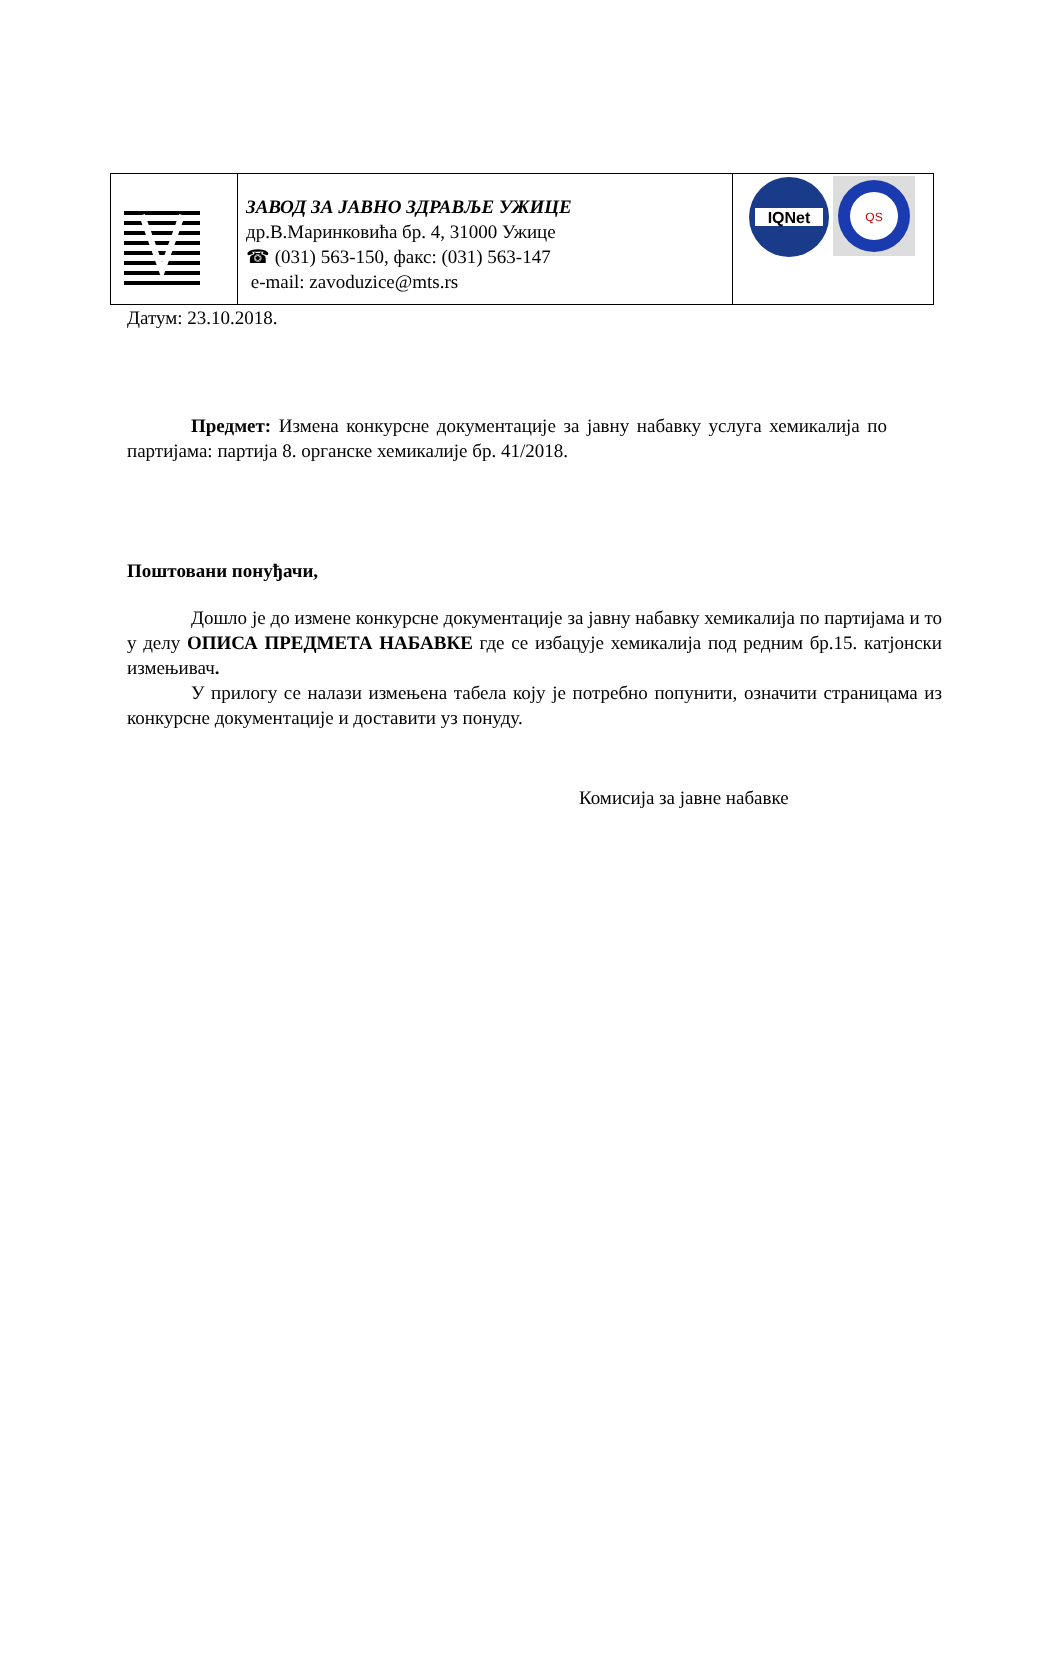| | ЗАВОД ЗА ЈАВНО ЗДРАВЉЕ УЖИЦЕ др.В.Маринковића бр. 4, 31000 Ужице ☎ (031) 563-150, факс: (031) 563-147 e-mail: zavoduzice@mts.rs | IQNet QS |
Датум: 23.10.2018.
Предмет: Измена конкурсне документације за јавну набавку услуга хемикалија по партијама: партија 8. органске хемикалије бр. 41/2018.
Поштовани понуђачи,
Дошло је до измене конкурсне документације за јавну набавку хемикалија по партијама и то у делу ОПИСА ПРЕДМЕТА НАБАВКЕ где се избацује хемикалија под редним бр.15. катјонски измењивач.
У прилогу се налази измењена табела коју је потребно попунити, означити страницама из конкурсне документације и доставити уз понуду.
Комисија за јавне набавке